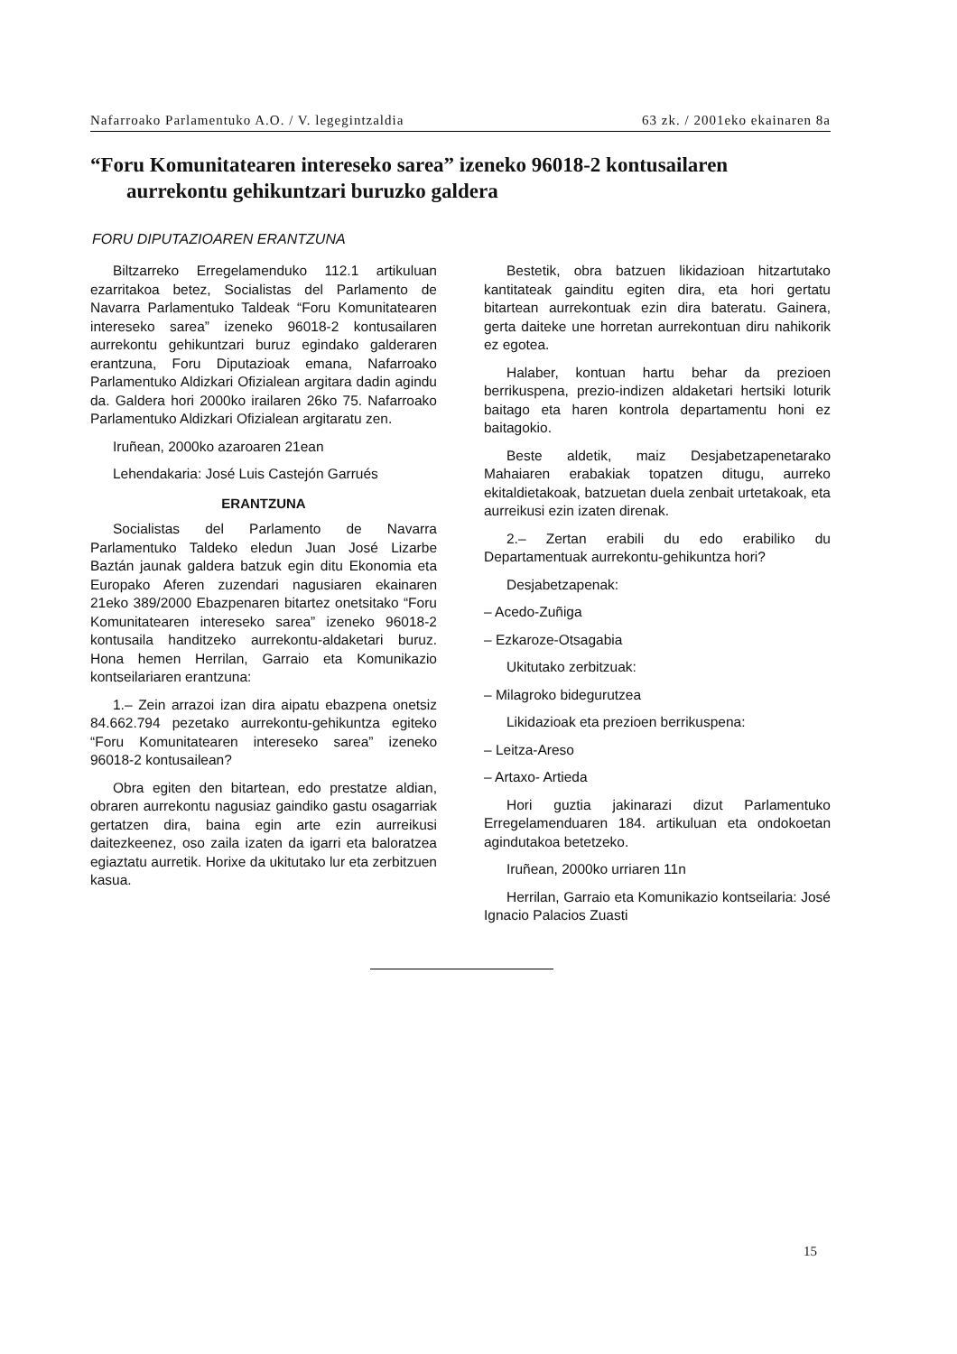Nafarroako Parlamentuko A.O. / V. legegintzaldia 63 zk. / 2001eko ekainaren 8a
“Foru Komunitatearen intereseko sarea” izeneko 96018-2 kontusailaren aurrekontu gehikuntzari buruzko galdera
FORU DIPUTAZIOAREN ERANTZUNA
Biltzarreko Erregelamenduko 112.1 artikuluan ezarritakoa betez, Socialistas del Parlamento de Navarra Parlamentuko Taldeak “Foru Komunitatearen intereseko sarea” izeneko 96018-2 kontusailaren aurrekontu gehikuntzari buruz egindako galderaren erantzuna, Foru Diputazioak emana, Nafarroako Parlamentuko Aldizkari Ofizialean argitara dadin agindu da. Galdera hori 2000ko irailaren 26ko 75. Nafarroako Parlamentuko Aldizkari Ofizialean argitaratu zen.
Iruñean, 2000ko azaroaren 21ean
Lehendakaria: José Luis Castejón Garrués
ERANTZUNA
Socialistas del Parlamento de Navarra Parlamentuko Taldeko eledun Juan José Lizarbe Baztán jaunak galdera batzuk egin ditu Ekonomia eta Europako Aferen zuzendari nagusiaren ekainaren 21eko 389/2000 Ebazpenaren bitartez onetsitako “Foru Komunitatearen intereseko sarea” izeneko 96018-2 kontusaila handitzeko aurrekontu-aldaketari buruz. Hona hemen Herrilan, Garraio eta Komunikazio kontseilariaren erantzuna:
1.– Zein arrazoi izan dira aipatu ebazpena onetsiz 84.662.794 pezetako aurrekontu-gehikuntza egiteko “Foru Komunitatearen intereseko sarea” izeneko 96018-2 kontusailean?
Obra egiten den bitartean, edo prestatze aldian, obraren aurrekontu nagusiaz gaindiko gastu osagarriak gertatzen dira, baina egin arte ezin aurreikusi daitezkeenez, oso zaila izaten da igarri eta baloratzea egiaztatu aurretik. Horixe da ukitutako lur eta zerbitzuen kasua.
Bestetik, obra batzuen likidazioan hitzartutako kantitateak gainditu egiten dira, eta hori gertatu bitartean aurrekontuak ezin dira bateratu. Gainera, gerta daiteke une horretan aurrekontuan diru nahikorik ez egotea.
Halaber, kontuan hartu behar da prezioen berrikuspena, prezio-indizen aldaketari hertsiki loturik baitago eta haren kontrola departamentu honi ez baitagokio.
Beste aldetik, maiz Desjabetzapenetarako Mahaiaren erabakiak topatzen ditugu, aurreko ekitaldietakoak, batzuetan duela zenbait urtetakoak, eta aurreikusi ezin izaten direnak.
2.– Zertan erabili du edo erabiliko du Departamentuak aurrekontu-gehikuntza hori?
Desjabetzapenak:
– Acedo-Zuñiga
– Ezkaroze-Otsagabia
Ukitutako zerbitzuak:
– Milagroko bidegurutzea
Likidazioak eta prezioen berrikuspena:
– Leitza-Areso
– Artaxo- Artieda
Hori guztia jakinarazi dizut Parlamentuko Erregelamenduaren 184. artikuluan eta ondokoetan agindutakoa betetzeko.
Iruñean, 2000ko urriaren 11n
Herrilan, Garraio eta Komunikazio kontseilaria: José Ignacio Palacios Zuasti
15